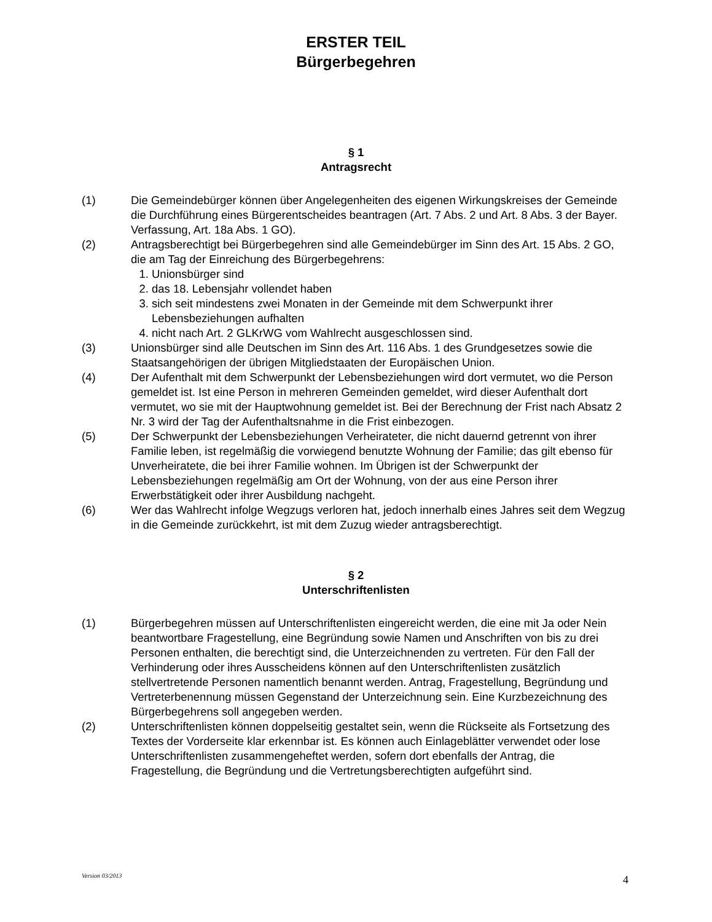ERSTER TEIL
Bürgerbegehren
§ 1
Antragsrecht
(1) Die Gemeindebürger können über Angelegenheiten des eigenen Wirkungskreises der Gemeinde die Durchführung eines Bürgerentscheides beantragen (Art. 7 Abs. 2 und Art. 8 Abs. 3 der Bayer. Verfassung, Art. 18a Abs. 1 GO).
(2) Antragsberechtigt bei Bürgerbegehren sind alle Gemeindebürger im Sinn des Art. 15 Abs. 2 GO, die am Tag der Einreichung des Bürgerbegehrens:
1. Unionsbürger sind
2. das 18. Lebensjahr vollendet haben
3. sich seit mindestens zwei Monaten in der Gemeinde mit dem Schwerpunkt ihrer Lebensbeziehungen aufhalten
4. nicht nach Art. 2 GLKrWG vom Wahlrecht ausgeschlossen sind.
(3) Unionsbürger sind alle Deutschen im Sinn des Art. 116 Abs. 1 des Grundgesetzes sowie die Staatsangehörigen der übrigen Mitgliedstaaten der Europäischen Union.
(4) Der Aufenthalt mit dem Schwerpunkt der Lebensbeziehungen wird dort vermutet, wo die Person gemeldet ist. Ist eine Person in mehreren Gemeinden gemeldet, wird dieser Aufenthalt dort vermutet, wo sie mit der Hauptwohnung gemeldet ist. Bei der Berechnung der Frist nach Absatz 2 Nr. 3 wird der Tag der Aufenthaltsnahme in die Frist einbezogen.
(5) Der Schwerpunkt der Lebensbeziehungen Verheirateter, die nicht dauernd getrennt von ihrer Familie leben, ist regelmäßig die vorwiegend benutzte Wohnung der Familie; das gilt ebenso für Unverheiratete, die bei ihrer Familie wohnen. Im Übrigen ist der Schwerpunkt der Lebensbeziehungen regelmäßig am Ort der Wohnung, von der aus eine Person ihrer Erwerbstätigkeit oder ihrer Ausbildung nachgeht.
(6) Wer das Wahlrecht infolge Wegzugs verloren hat, jedoch innerhalb eines Jahres seit dem Wegzug in die Gemeinde zurückkehrt, ist mit dem Zuzug wieder antragsberechtigt.
§ 2
Unterschriftenlisten
(1) Bürgerbegehren müssen auf Unterschriftenlisten eingereicht werden, die eine mit Ja oder Nein beantwortbare Fragestellung, eine Begründung sowie Namen und Anschriften von bis zu drei Personen enthalten, die berechtigt sind, die Unterzeichnenden zu vertreten. Für den Fall der Verhinderung oder ihres Ausscheidens können auf den Unterschriftenlisten zusätzlich stellvertretende Personen namentlich benannt werden. Antrag, Fragestellung, Begründung und Vertreterbenennung müssen Gegenstand der Unterzeichnung sein. Eine Kurzbezeichnung des Bürgerbegehrens soll angegeben werden.
(2) Unterschriftenlisten können doppelseitig gestaltet sein, wenn die Rückseite als Fortsetzung des Textes der Vorderseite klar erkennbar ist. Es können auch Einlageblätter verwendet oder lose Unterschriftenlisten zusammengeheftet werden, sofern dort ebenfalls der Antrag, die Fragestellung, die Begründung und die Vertretungsberechtigten aufgeführt sind.
Version 03/2013 4